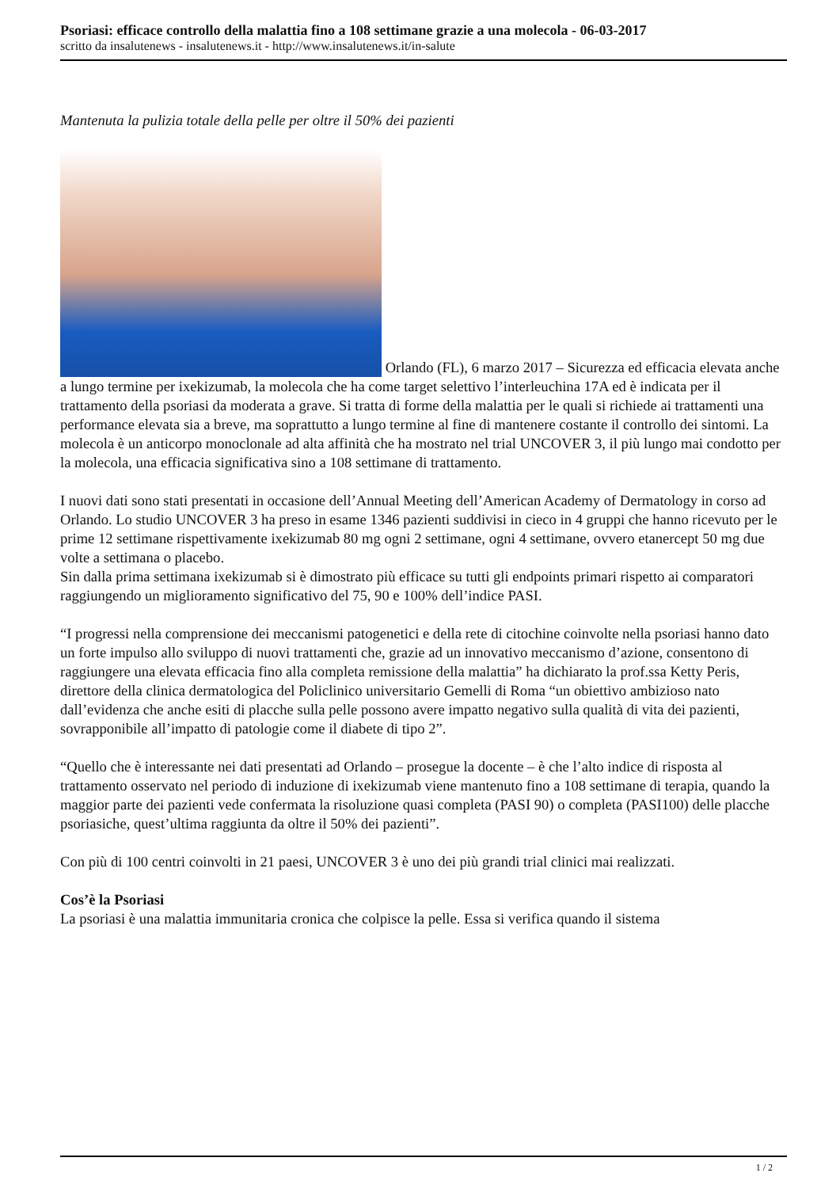Psoriasi: efficace controllo della malattia fino a 108 settimane grazie a una molecola - 06-03-2017
scritto da insalutenews - insalutenews.it - http://www.insalutenews.it/in-salute
Mantenuta la pulizia totale della pelle per oltre il 50% dei pazienti
Orlando (FL), 6 marzo 2017 – Sicurezza ed efficacia elevata anche a lungo termine per ixekizumab, la molecola che ha come target selettivo l’interleuchina 17A ed è indicata per il trattamento della psoriasi da moderata a grave. Si tratta di forme della malattia per le quali si richiede ai trattamenti una performance elevata sia a breve, ma soprattutto a lungo termine al fine di mantenere costante il controllo dei sintomi. La molecola è un anticorpo monoclonale ad alta affinità che ha mostrato nel trial UNCOVER 3, il più lungo mai condotto per la molecola, una efficacia significativa sino a 108 settimane di trattamento.
I nuovi dati sono stati presentati in occasione dell’Annual Meeting dell’American Academy of Dermatology in corso ad Orlando. Lo studio UNCOVER 3 ha preso in esame 1346 pazienti suddivisi in cieco in 4 gruppi che hanno ricevuto per le prime 12 settimane rispettivamente ixekizumab 80 mg ogni 2 settimane, ogni 4 settimane, ovvero etanercept 50 mg due volte a settimana o placebo.
Sin dalla prima settimana ixekizumab si è dimostrato più efficace su tutti gli endpoints primari rispetto ai comparatori raggiungendo un miglioramento significativo del 75, 90 e 100% dell’indice PASI.
“I progressi nella comprensione dei meccanismi patogenetici e della rete di citochine coinvolte nella psoriasi hanno dato un forte impulso allo sviluppo di nuovi trattamenti che, grazie ad un innovativo meccanismo d’azione, consentono di raggiungere una elevata efficacia fino alla completa remissione della malattia” ha dichiarato la prof.ssa Ketty Peris, direttore della clinica dermatologica del Policlinico universitario Gemelli di Roma “un obiettivo ambizioso nato dall’evidenza che anche esiti di placche sulla pelle possono avere impatto negativo sulla qualità di vita dei pazienti, sovrapponibile all’impatto di patologie come il diabete di tipo 2”.
“Quello che è interessante nei dati presentati ad Orlando – prosegue la docente – è che l’alto indice di risposta al trattamento osservato nel periodo di induzione di ixekizumab viene mantenuto fino a 108 settimane di terapia, quando la maggior parte dei pazienti vede confermata la risoluzione quasi completa (PASI 90) o completa (PASI100) delle placche psoriasiche, quest’ultima raggiunta da oltre il 50% dei pazienti”.
Con più di 100 centri coinvolti in 21 paesi, UNCOVER 3 è uno dei più grandi trial clinici mai realizzati.
Cos’è la Psoriasi
La psoriasi è una malattia immunitaria cronica che colpisce la pelle. Essa si verifica quando il sistema
1 / 2